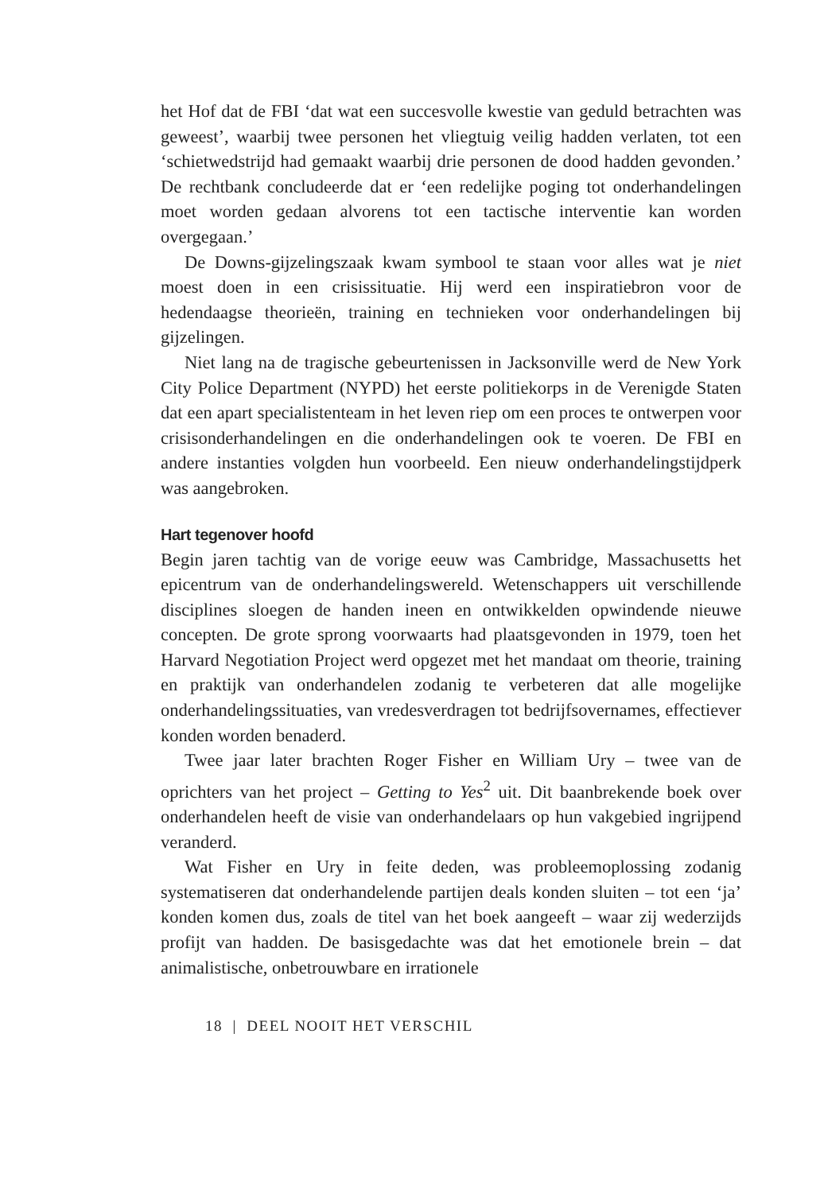het Hof dat de FBI ‘dat wat een succesvolle kwestie van geduld betrachten was geweest’, waarbij twee personen het vliegtuig veilig hadden verlaten, tot een ‘schietwedstrijd had gemaakt waarbij drie personen de dood hadden gevonden.’ De rechtbank concludeerde dat er ‘een redelijke poging tot onderhandelingen moet worden gedaan alvorens tot een tactische interventie kan worden overgegaan.’
De Downs-gijzelingszaak kwam symbool te staan voor alles wat je niet moest doen in een crisissituatie. Hij werd een inspiratiebron voor de hedendaagse theorieën, training en technieken voor onderhandelingen bij gijzelingen.
Niet lang na de tragische gebeurtenissen in Jacksonville werd de New York City Police Department (NYPD) het eerste politiekorps in de Verenigde Staten dat een apart specialistenteam in het leven riep om een proces te ontwerpen voor crisisonderhandelingen en die onderhandelingen ook te voeren. De FBI en andere instanties volgden hun voorbeeld. Een nieuw onderhandelingstijdperk was aangebroken.
Hart tegenover hoofd
Begin jaren tachtig van de vorige eeuw was Cambridge, Massachusetts het epicentrum van de onderhandelingswereld. Wetenschappers uit verschillende disciplines sloegen de handen ineen en ontwikkelden opwindende nieuwe concepten. De grote sprong voorwaarts had plaatsgevonden in 1979, toen het Harvard Negotiation Project werd opgezet met het mandaat om theorie, training en praktijk van onderhandelen zodanig te verbeteren dat alle mogelijke onderhandelingssituaties, van vredesverdragen tot bedrijfsovernames, effectiever konden worden benaderd.
Twee jaar later brachten Roger Fisher en William Ury – twee van de oprichters van het project – Getting to Yes<sup>2</sup> uit. Dit baanbrekende boek over onderhandelen heeft de visie van onderhandelaars op hun vakgebied ingrijpend veranderd.
Wat Fisher en Ury in feite deden, was probleemoplossing zodanig systematiseren dat onderhandelende partijen deals konden sluiten – tot een ‘ja’ konden komen dus, zoals de titel van het boek aangeeft – waar zij wederzijds profijt van hadden. De basisgedachte was dat het emotionele brein – dat animalistische, onbetrouwbare en irrationele
18 | DEEL NOOIT HET VERSCHIL